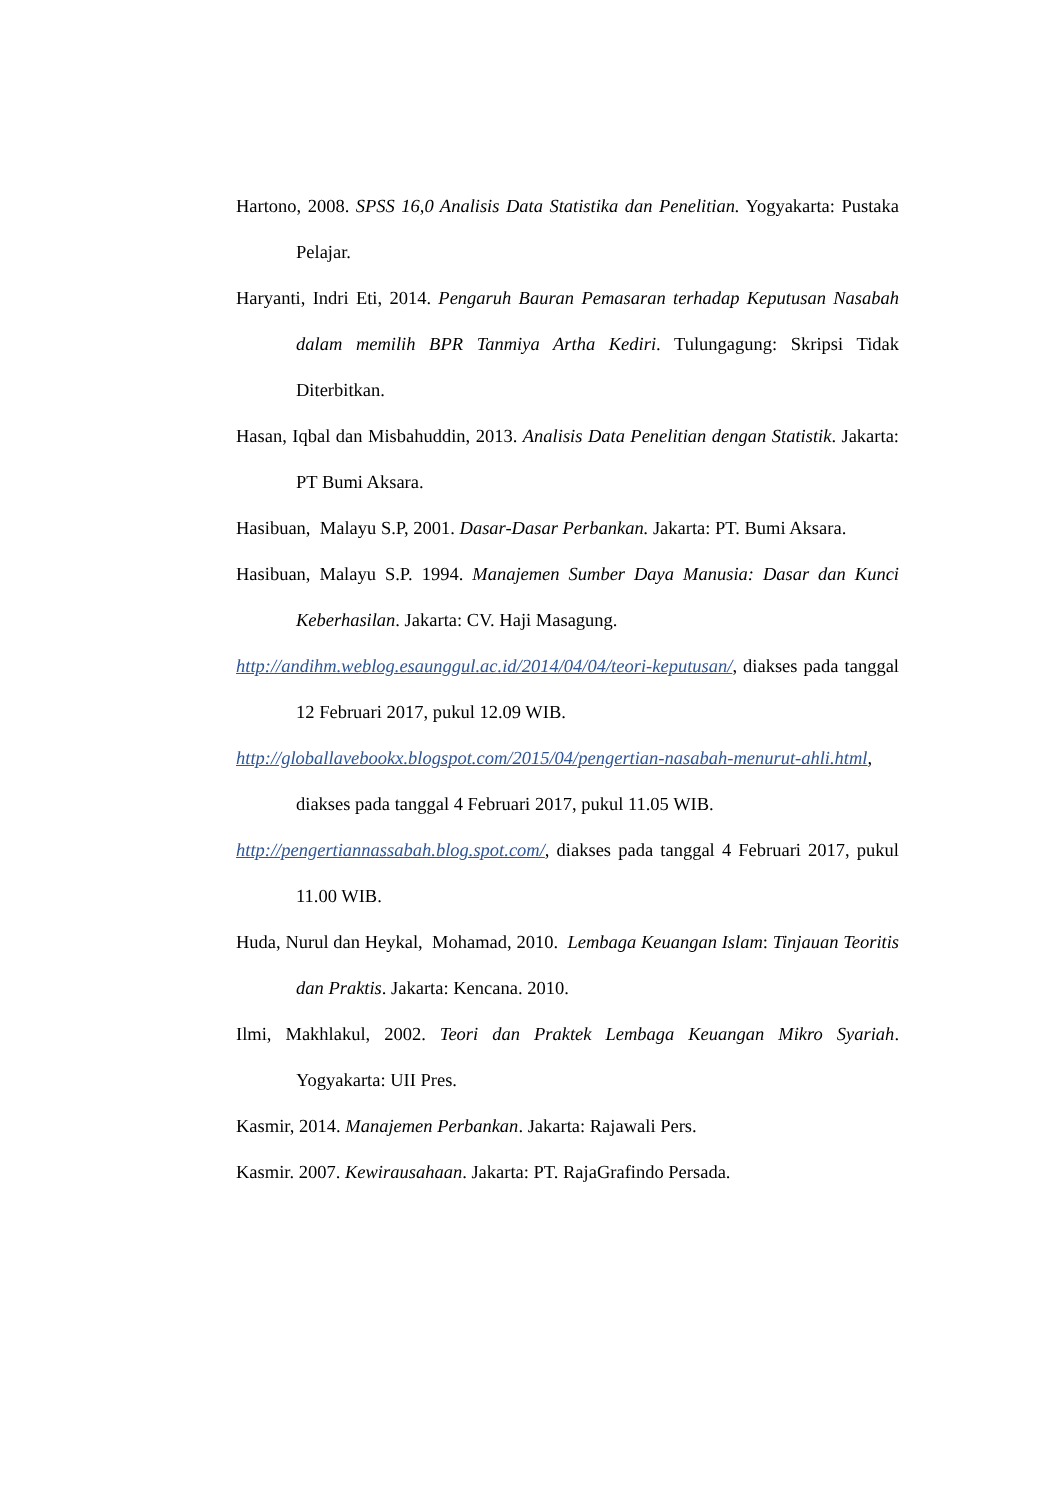Hartono, 2008. SPSS 16,0 Analisis Data Statistika dan Penelitian. Yogyakarta: Pustaka Pelajar.
Haryanti, Indri Eti, 2014. Pengaruh Bauran Pemasaran terhadap Keputusan Nasabah dalam memilih BPR Tanmiya Artha Kediri. Tulungagung: Skripsi Tidak Diterbitkan.
Hasan, Iqbal dan Misbahuddin, 2013. Analisis Data Penelitian dengan Statistik. Jakarta: PT Bumi Aksara.
Hasibuan, Malayu S.P, 2001. Dasar-Dasar Perbankan. Jakarta: PT. Bumi Aksara.
Hasibuan, Malayu S.P. 1994. Manajemen Sumber Daya Manusia: Dasar dan Kunci Keberhasilan. Jakarta: CV. Haji Masagung.
http://andihm.weblog.esaunggul.ac.id/2014/04/04/teori-keputusan/, diakses pada tanggal 12 Februari 2017, pukul 12.09 WIB.
http://globallavebookx.blogspot.com/2015/04/pengertian-nasabah-menurut-ahli.html, diakses pada tanggal 4 Februari 2017, pukul 11.05 WIB.
http://pengertiannassabah.blog.spot.com/, diakses pada tanggal 4 Februari 2017, pukul 11.00 WIB.
Huda, Nurul dan Heykal, Mohamad, 2010. Lembaga Keuangan Islam: Tinjauan Teoritis dan Praktis. Jakarta: Kencana. 2010.
Ilmi, Makhlakul, 2002. Teori dan Praktek Lembaga Keuangan Mikro Syariah. Yogyakarta: UII Pres.
Kasmir, 2014. Manajemen Perbankan. Jakarta: Rajawali Pers.
Kasmir. 2007. Kewirausahaan. Jakarta: PT. RajaGrafindo Persada.